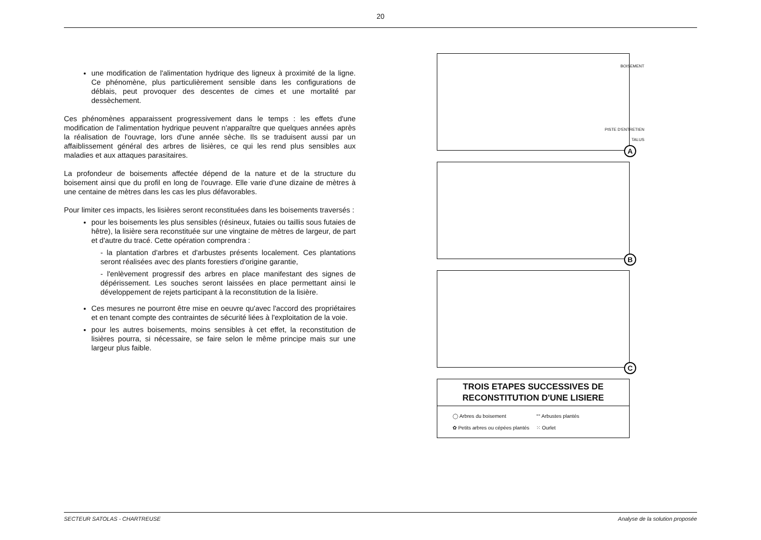20
une modification de l'alimentation hydrique des ligneux à proximité de la ligne. Ce phénomène, plus particulièrement sensible dans les configurations de déblais, peut provoquer des descentes de cimes et une mortalité par dessèchement.
Ces phénomènes apparaissent progressivement dans le temps : les effets d'une modification de l'alimentation hydrique peuvent n'apparaître que quelques années après la réalisation de l'ouvrage, lors d'une année sèche. Ils se traduisent aussi par un affaiblissement général des arbres de lisières, ce qui les rend plus sensibles aux maladies et aux attaques parasitaires.
La profondeur de boisements affectée dépend de la nature et de la structure du boisement ainsi que du profil en long de l'ouvrage. Elle varie d'une dizaine de mètres à une centaine de mètres dans les cas les plus défavorables.
Pour limiter ces impacts, les lisières seront reconstituées dans les boisements traversés :
pour les boisements les plus sensibles (résineux, futaies ou taillis sous futaies de hêtre), la lisière sera reconstituée sur une vingtaine de mètres de largeur, de part et d'autre du tracé. Cette opération comprendra :
- la plantation d'arbres et d'arbustes présents localement. Ces plantations seront réalisées avec des plants forestiers d'origine garantie,
- l'enlèvement progressif des arbres en place manifestant des signes de dépérissement. Les souches seront laissées en place permettant ainsi le développement de rejets participant à la reconstitution de la lisière.
Ces mesures ne pourront être mise en oeuvre qu'avec l'accord des propriétaires et en tenant compte des contraintes de sécurité liées à l'exploitation de la voie.
pour les autres boisements, moins sensibles à cet effet, la reconstitution de lisières pourra, si nécessaire, se faire selon le même principe mais sur une largeur plus faible.
BOISEMENT
PISTE D'ENTRETIEN
TALUS
A
B
C
TROIS ETAPES SUCCESSIVES DE
RECONSTITUTION D'UNE LISIERE
◯ Arbres du boisement
°° Arbustes plantés
✿ Petits arbres ou cépées plantés
⁙ Ourlet
SECTEUR SATOLAS - CHARTREUSE Analyse de la solution proposée